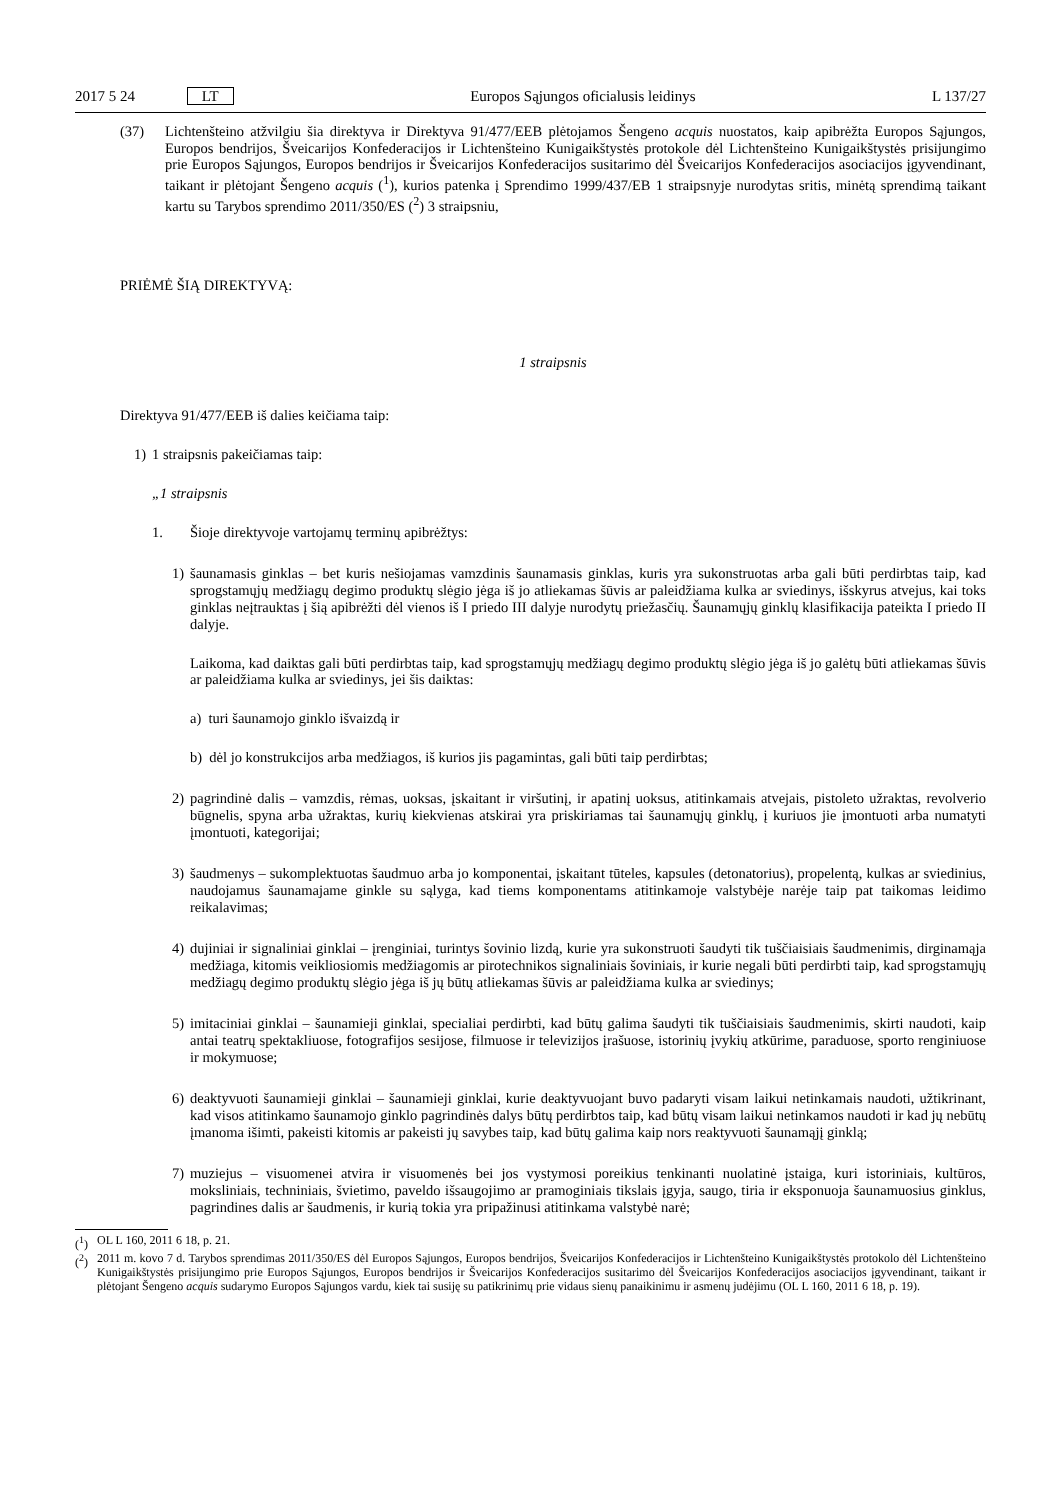2017 5 24 LT Europos Sąjungos oficialusis leidinys L 137/27
(37) Lichtenšteino atžvilgiu šia direktyva ir Direktyva 91/477/EEB plėtojamos Šengeno acquis nuostatos, kaip apibrėžta Europos Sąjungos, Europos bendrijos, Šveicarijos Konfederacijos ir Lichtenšteino Kunigaikštystės protokole dėl Lichtenšteino Kunigaikštystės prisijungimo prie Europos Sąjungos, Europos bendrijos ir Šveicarijos Konfederacijos susitarimo dėl Šveicarijos Konfederacijos asociacijos įgyvendinant, taikant ir plėtojant Šengeno acquis (<sup>1</sup>), kurios patenka į Sprendimo 1999/437/EB 1 straipsnyje nurodytas sritis, minėtą sprendimą taikant kartu su Tarybos sprendimo 2011/350/ES (<sup>2</sup>) 3 straipsniu,
PRIĖMĖ ŠIĄ DIREKTYVĄ:
1 straipsnis
Direktyva 91/477/EEB iš dalies keičiama taip:
1) 1 straipsnis pakeičiamas taip:
„1 straipsnis
1. Šioje direktyvoje vartojamų terminų apibrėžtys:
1) šaunamasis ginklas – bet kuris nešiojamas vamzdinis šaunamasis ginklas, kuris yra sukonstruotas arba gali būti perdirbtas taip, kad sprogstamųjų medžiagų degimo produktų slėgio jėga iš jo atliekamas šūvis ar paleidžiama kulka ar sviedinys, išskyrus atvejus, kai toks ginklas neįtrauktas į šią apibrėžti dėl vienos iš I priedo III dalyje nurodytų priežasčių. Šaunamųjų ginklų klasifikacija pateikta I priedo II dalyje.
Laikoma, kad daiktas gali būti perdirbtas taip, kad sprogstamųjų medžiagų degimo produktų slėgio jėga iš jo galėtų būti atliekamas šūvis ar paleidžiama kulka ar sviedinys, jei šis daiktas:
a) turi šaunamojo ginklo išvaizdą ir
b) dėl jo konstrukcijos arba medžiagos, iš kurios jis pagamintas, gali būti taip perdirbtas;
2) pagrindinė dalis – vamzdis, rėmas, uoksas, įskaitant ir viršutinį, ir apatinį uoksus, atitinkamais atvejais, pistoleto užraktas, revolverio būgnelis, spyna arba užraktas, kurių kiekvienas atskirai yra priskiriamas tai šaunamųjų ginklų, į kuriuos jie įmontuoti arba numatyti įmontuoti, kategorijai;
3) šaudmenys – sukomplektuotas šaudmuo arba jo komponentai, įskaitant tūteles, kapsules (detonatorius), propelentą, kulkas ar sviedinius, naudojamus šaunamajame ginkle su sąlyga, kad tiems komponentams atitinkamoje valstybėje narėje taip pat taikomas leidimo reikalavimas;
4) dujiniai ir signaliniai ginklai – įrenginiai, turintys šovinio lizdą, kurie yra sukonstruoti šaudyti tik tuščiaisiais šaudmenimis, dirginamąja medžiaga, kitomis veikliosiomis medžiagomis ar pirotechnikos signaliniais šoviniais, ir kurie negali būti perdirbti taip, kad sprogstamųjų medžiagų degimo produktų slėgio jėga iš jų būtų atliekamas šūvis ar paleidžiama kulka ar sviedinys;
5) imitaciniai ginklai – šaunamieji ginklai, specialiai perdirbti, kad būtų galima šaudyti tik tuščiaisiais šaudmenimis, skirti naudoti, kaip antai teatrų spektakliuose, fotografijos sesijose, filmuose ir televizijos įrašuose, istorinių įvykių atkūrime, paraduose, sporto renginiuose ir mokymuose;
6) deaktyvuoti šaunamieji ginklai – šaunamieji ginklai, kurie deaktyvuojant buvo padaryti visam laikui netinkamais naudoti, užtikrinant, kad visos atitinkamo šaunamojo ginklo pagrindinės dalys būtų perdirbtos taip, kad būtų visam laikui netinkamos naudoti ir kad jų nebūtų įmanoma išimti, pakeisti kitomis ar pakeisti jų savybes taip, kad būtų galima kaip nors reaktyvuoti šaunamąjį ginklą;
7) muziejus – visuomenei atvira ir visuomenės bei jos vystymosi poreikius tenkinanti nuolatinė įstaiga, kuri istoriniais, kultūros, moksliniais, techniniais, švietimo, paveldo išsaugojimo ar pramoginiais tikslais įgyja, saugo, tiria ir eksponuoja šaunamuosius ginklus, pagrindines dalis ar šaudmenis, ir kurią tokia yra pripažinusi atitinkama valstybė narė;
(<sup>1</sup>) OL L 160, 2011 6 18, p. 21.
(<sup>2</sup>) 2011 m. kovo 7 d. Tarybos sprendimas 2011/350/ES dėl Europos Sąjungos, Europos bendrijos, Šveicarijos Konfederacijos ir Lichtenšteino Kunigaikštystės protokolo dėl Lichtenšteino Kunigaikštystės prisijungimo prie Europos Sąjungos, Europos bendrijos ir Šveicarijos Konfederacijos susitarimo dėl Šveicarijos Konfederacijos asociacijos įgyvendinant, taikant ir plėtojant Šengeno acquis sudarymo Europos Sąjungos vardu, kiek tai susiję su patikrinimų prie vidaus sienų panaikinimu ir asmenų judėjimu (OL L 160, 2011 6 18, p. 19).